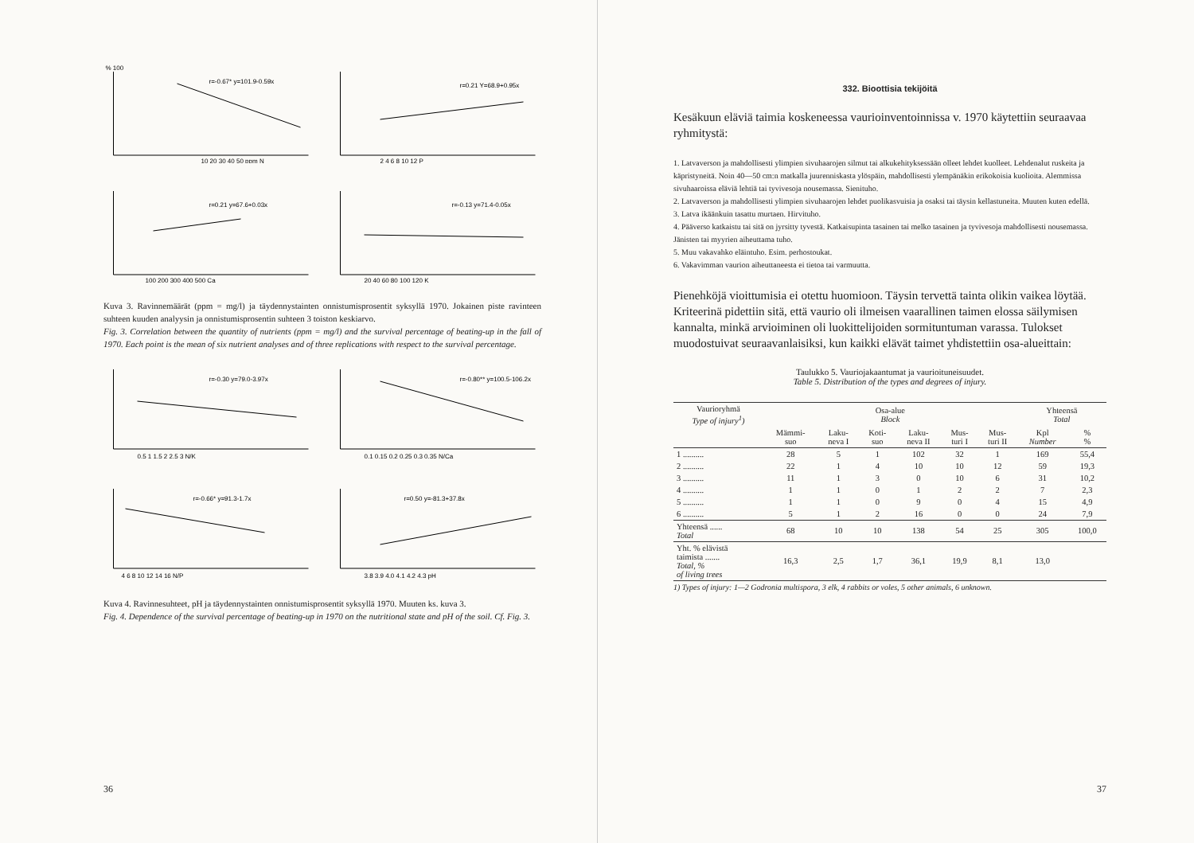r=-0.67* y=101.9-0.59x
% 100
10 20 30 40 50 ppm N
r=0.21 Y=68.9+0.95x
2 4 6 8 10 12 P
r=0.21 y=67.6+0.03x
100 200 300 400 500 Ca
r=-0.13 y=71.4-0.05x
20 40 60 80 100 120 K
Kuva 3. Ravinnemäärät (ppm = mg/l) ja täydennystainten onnistumisprosentit syksyllä 1970. Jokainen piste ravinteen suhteen kuuden analyysin ja onnistumisprosentin suhteen 3 toiston keskiarvo.
Fig. 3. Correlation between the quantity of nutrients (ppm = mg/l) and the survival percentage of beating-up in the fall of 1970. Each point is the mean of six nutrient analyses and of three replications with respect to the survival percentage.
r=-0.30 y=79.0-3.97x
0.5 1 1.5 2 2.5 3 N/K
r=-0.80** y=100.5-106.2x
0.1 0.15 0.2 0.25 0.3 0.35 N/Ca
r=-0.66* y=91.3-1.7x
4 6 8 10 12 14 16 N/P
r=0.50 y=-81.3+37.8x
3.8 3.9 4.0 4.1 4.2 4.3 pH
Kuva 4. Ravinnesuhteet, pH ja täydennystainten onnistumisprosentit syksyllä 1970. Muuten ks. kuva 3.
Fig. 4. Dependence of the survival percentage of beating-up in 1970 on the nutritional state and pH of the soil. Cf. Fig. 3.
36
332. Bioottisia tekijöitä
Kesäkuun eläviä taimia koskeneessa vaurioinventoinnissa v. 1970 käytettiin seuraavaa ryhmitystä:
1. Latvaverson ja mahdollisesti ylimpien sivuhaarojen silmut tai alkukehityksessään olleet lehdet kuolleet. Lehdenalut ruskeita ja käpristyneitä. Noin 40—50 cm:n matkalla juurenniskasta ylöspäin, mahdollisesti ylempänäkin erikokoisia kuolioita. Alemmissa sivuhaaroissa eläviä lehtiä tai tyvivesoja nousemassa. Sienituho.
2. Latvaverson ja mahdollisesti ylimpien sivuhaarojen lehdet puolikasvuisia ja osaksi tai täysin kellastuneita. Muuten kuten edellä.
3. Latva ikäänkuin tasattu murtaen. Hirvituho.
4. Pääverso katkaistu tai sitä on jyrsitty tyvestä. Katkaisupinta tasainen tai melko tasainen ja tyvivesoja mahdollisesti nousemassa. Jänisten tai myyrien aiheuttama tuho.
5. Muu vakavahko eläintuho. Esim. perhostoukat.
6. Vakavimman vaurion aiheuttaneesta ei tietoa tai varmuutta.
Pienehköjä vioittumisia ei otettu huomioon. Täysin tervettä tainta olikin vaikea löytää. Kriteerinä pidettiin sitä, että vaurio oli ilmeisen vaarallinen taimen elossa säilymisen kannalta, minkä arvioiminen oli luokittelijoiden sormituntuman varassa. Tulokset muodostuivat seuraavanlaisiksi, kun kaikki elävät taimet yhdistettiin osa-alueittain:
Taulukko 5. Vauriojakaantumat ja vaurioituneisuudet.
Table 5. Distribution of the types and degrees of injury.
| Vaurioryhmä Type of injury<sup>1</sup>) | Osa-alue Block | | | | | | Yhteensä Total | |
| --- | --- | --- | --- | --- | --- | --- | --- | --- |
| | Mämmi- suo | Laku- neva I | Koti- suo | Laku- neva II | Mus- turi I | Mus- turi II | Kpl Number | % % |
| 1 .......... | 28 | 5 | 1 | 102 | 32 | 1 | 169 | 55,4 |
| 2 .......... | 22 | 1 | 4 | 10 | 10 | 12 | 59 | 19,3 |
| 3 .......... | 11 | 1 | 3 | 0 | 10 | 6 | 31 | 10,2 |
| 4 .......... | 1 | 1 | 0 | 1 | 2 | 2 | 7 | 2,3 |
| 5 .......... | 1 | 1 | 0 | 9 | 0 | 4 | 15 | 4,9 |
| 6 .......... | 5 | 1 | 2 | 16 | 0 | 0 | 24 | 7,9 |
| Yhteensä ...... Total | 68 | 10 | 10 | 138 | 54 | 25 | 305 | 100,0 |
| Yht. % elävistä taimista ....... Total, % of living trees | 16,3 | 2,5 | 1,7 | 36,1 | 19,9 | 8,1 | 13,0 | |
1) Types of injury: 1—2 Godronia multispora, 3 elk, 4 rabbits or voles, 5 other animals, 6 unknown.
37